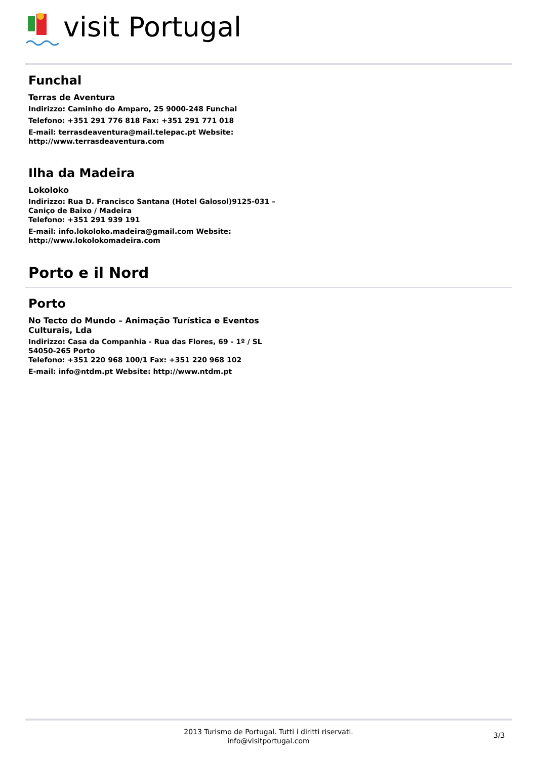visit Portugal
Funchal
Terras de Aventura
Indirizzo: Caminho do Amparo, 25 9000-248 Funchal
Telefono: +351 291 776 818 Fax: +351 291 771 018
E-mail: terrasdeaventura@mail.telepac.pt Website: http://www.terrasdeaventura.com
Ilha da Madeira
Lokoloko
Indirizzo: Rua D. Francisco Santana (Hotel Galosol)9125-031 – Caniço de Baixo / Madeira
Telefono: +351 291 939 191
E-mail: info.lokoloko.madeira@gmail.com Website: http://www.lokolokomadeira.com
Porto e il Nord
Porto
No Tecto do Mundo – Animação Turística e Eventos Culturais, Lda
Indirizzo: Casa da Companhia - Rua das Flores, 69 - 1º / SL 54050-265 Porto
Telefono: +351 220 968 100/1 Fax: +351 220 968 102
E-mail: info@ntdm.pt Website: http://www.ntdm.pt
2013 Turismo de Portugal. Tutti i diritti riservati.
info@visitportugal.com
3/3